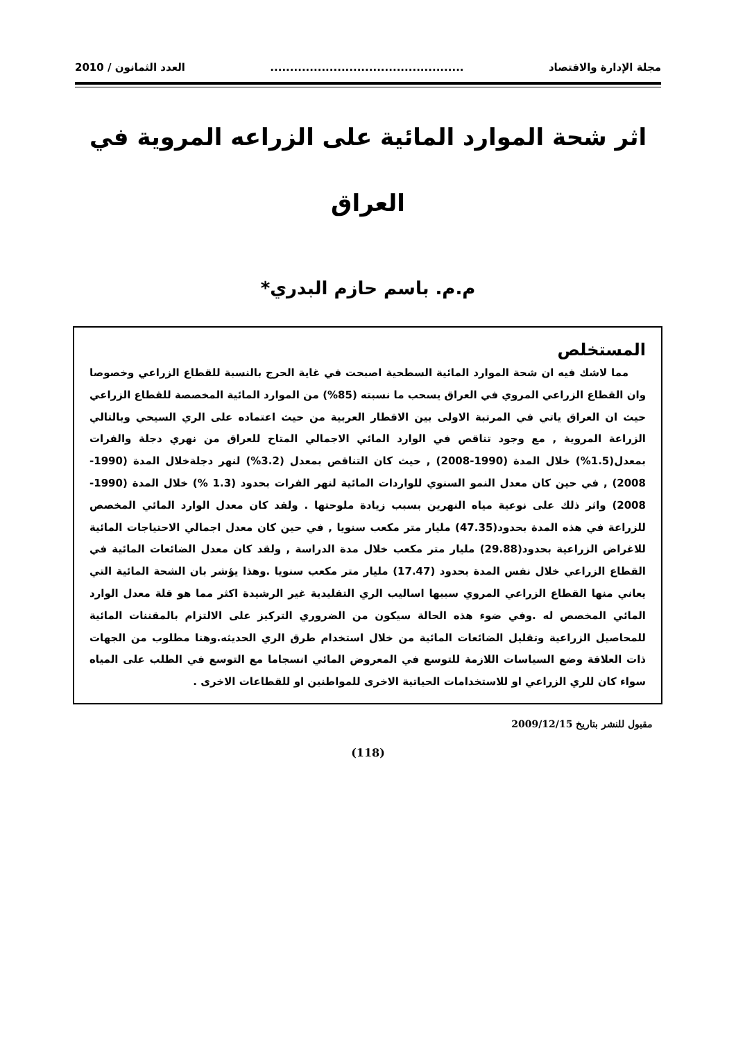مجلة الإدارة والاقتصاد................................................. العدد الثمانون / 2010
اثر شحة الموارد المائية على الزراعه المروية في العراق
م.م. باسم حازم البدري*
المستخلص
مما لاشك فيه ان شحة الموارد المائية السطحية اصبحت في غاية الحرج بالنسبة للقطاع الزراعي وخصوصا وان القطاع الزراعي المروي في العراق يسحب ما نسبته (85%) من الموارد المائية المخصصة للقطاع الزراعي حيث ان العراق ياتي في المرتبة الاولى بين الاقطار العربية من حيث اعتماده على الري السيحي وبالتالي الزراعة المروية , مع وجود تناقص في الوارد المائي الاجمالي المتاح للعراق من نهري دجلة والفرات بمعدل(1.5%) خلال المدة (1990-2008) , حيث كان التناقص بمعدل (3.2%) لنهر دجلةخلال المدة (1990-2008) , في حين كان معدل النمو السنوي للواردات المائية لنهر الفرات بحدود (1.3 %) خلال المدة (1990-2008) واثر ذلك على نوعية مياه النهرين بسبب زيادة ملوحتها . ولقد كان معدل الوارد المائي المخصص للزراعة في هذه المدة بحدود(47.35) مليار متر مكعب سنويا , في حين كان معدل اجمالي الاحتياجات المائية للاغراض الزراعية بحدود(29.88) مليار متر مكعب خلال مدة الدراسة , ولقد كان معدل الضائعات المائية في القطاع الزراعي خلال نفس المدة بحدود (17.47) مليار متر مكعب سنويا .وهذا يؤشر بان الشحة المائية التي يعاني منها القطاع الزراعي المروي سببها اساليب الري التقليدية غير الرشيدة اكثر مما هو قلة معدل الوارد المائي المخصص له .وفي ضوء هذه الحالة سيكون من الضروري التركيز على الالتزام بالمقننات المائية للمحاصيل الزراعية وتقليل الضائعات المائية من خلال استخدام طرق الري الحديثه.وهنا مطلوب من الجهات ذات العلاقة وضع السياسات اللازمة للتوسع في المعروض المائي انسجاما مع التوسع في الطلب على المياه سواء كان للري الزراعي او للاستخدامات الحياتية الاخرى للمواطنين او للقطاعات الاخرى .
مقبول للنشر بتاريخ 2009/12/15
(118)